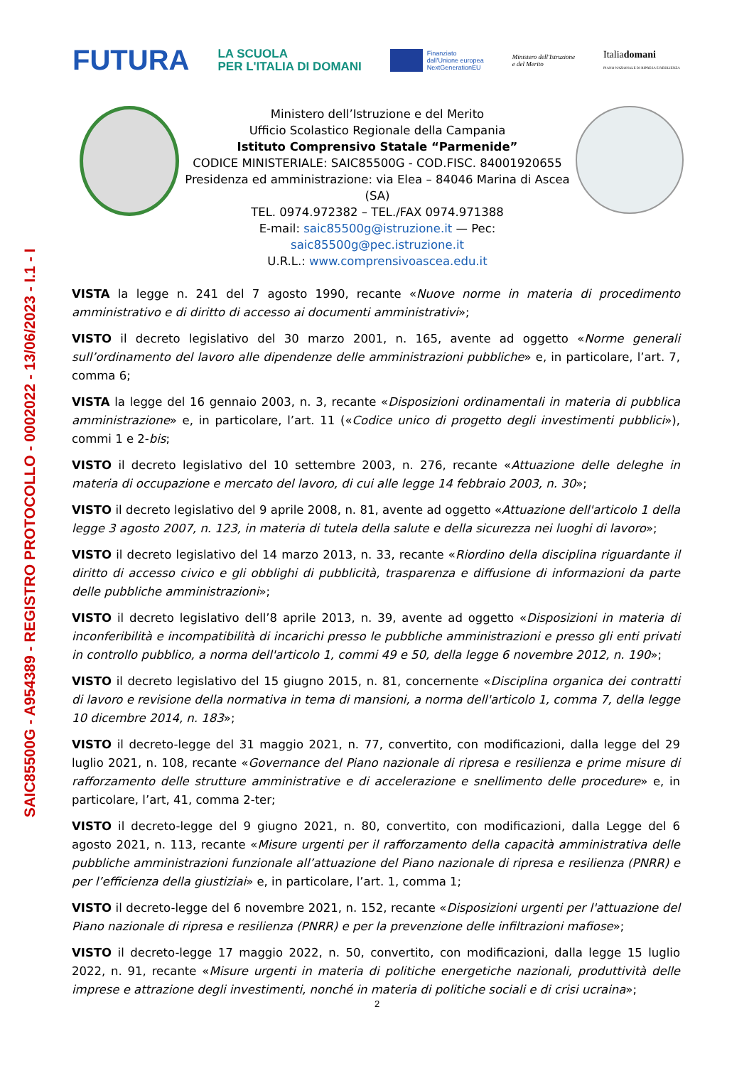SAIC85500G - A954389 - REGISTRO PROTOCOLLO - 0002022 - 13/06/2023 - I.1 - I
FUTURA
LA SCUOLA
PER L'ITALIA DI DOMANI
Finanziato
dall'Unione europea
NextGenerationEU
Ministero dell'Istruzione
e del Merito
Italiadomani
PIANO NAZIONALE DI RIPRESA E RESILIENZA
Ministero dell’Istruzione e del Merito
Ufficio Scolastico Regionale della Campania
Istituto Comprensivo Statale “Parmenide”
CODICE MINISTERIALE: SAIC85500G - COD.FISC. 84001920655
Presidenza ed amministrazione: via Elea – 84046 Marina di Ascea (SA)
TEL. 0974.972382 – TEL./FAX 0974.971388
E-mail: saic85500g@istruzione.it — Pec: saic85500g@pec.istruzione.it
U.R.L.: www.comprensivoascea.edu.it
VISTA la legge n. 241 del 7 agosto 1990, recante «Nuove norme in materia di procedimento amministrativo e di diritto di accesso ai documenti amministrativi»;
VISTO il decreto legislativo del 30 marzo 2001, n. 165, avente ad oggetto «Norme generali sull’ordinamento del lavoro alle dipendenze delle amministrazioni pubbliche» e, in particolare, l’art. 7, comma 6;
VISTA la legge del 16 gennaio 2003, n. 3, recante «Disposizioni ordinamentali in materia di pubblica amministrazione» e, in particolare, l’art. 11 («Codice unico di progetto degli investimenti pubblici»), commi 1 e 2-bis;
VISTO il decreto legislativo del 10 settembre 2003, n. 276, recante «Attuazione delle deleghe in materia di occupazione e mercato del lavoro, di cui alle legge 14 febbraio 2003, n. 30»;
VISTO il decreto legislativo del 9 aprile 2008, n. 81, avente ad oggetto «Attuazione dell'articolo 1 della legge 3 agosto 2007, n. 123, in materia di tutela della salute e della sicurezza nei luoghi di lavoro»;
VISTO il decreto legislativo del 14 marzo 2013, n. 33, recante «Riordino della disciplina riguardante il diritto di accesso civico e gli obblighi di pubblicità, trasparenza e diffusione di informazioni da parte delle pubbliche amministrazioni»;
VISTO il decreto legislativo dell’8 aprile 2013, n. 39, avente ad oggetto «Disposizioni in materia di inconferibilità e incompatibilità di incarichi presso le pubbliche amministrazioni e presso gli enti privati in controllo pubblico, a norma dell'articolo 1, commi 49 e 50, della legge 6 novembre 2012, n. 190»;
VISTO il decreto legislativo del 15 giugno 2015, n. 81, concernente «Disciplina organica dei contratti di lavoro e revisione della normativa in tema di mansioni, a norma dell'articolo 1, comma 7, della legge 10 dicembre 2014, n. 183»;
VISTO il decreto-legge del 31 maggio 2021, n. 77, convertito, con modificazioni, dalla legge del 29 luglio 2021, n. 108, recante «Governance del Piano nazionale di ripresa e resilienza e prime misure di rafforzamento delle strutture amministrative e di accelerazione e snellimento delle procedure» e, in particolare, l’art, 41, comma 2-ter;
VISTO il decreto-legge del 9 giugno 2021, n. 80, convertito, con modificazioni, dalla Legge del 6 agosto 2021, n. 113, recante «Misure urgenti per il rafforzamento della capacità amministrativa delle pubbliche amministrazioni funzionale all’attuazione del Piano nazionale di ripresa e resilienza (PNRR) e per l’efficienza della giustiziai» e, in particolare, l’art. 1, comma 1;
VISTO il decreto-legge del 6 novembre 2021, n. 152, recante «Disposizioni urgenti per l'attuazione del Piano nazionale di ripresa e resilienza (PNRR) e per la prevenzione delle infiltrazioni mafiose»;
VISTO il decreto-legge 17 maggio 2022, n. 50, convertito, con modificazioni, dalla legge 15 luglio 2022, n. 91, recante «Misure urgenti in materia di politiche energetiche nazionali, produttività delle imprese e attrazione degli investimenti, nonché in materia di politiche sociali e di crisi ucraina»;
2